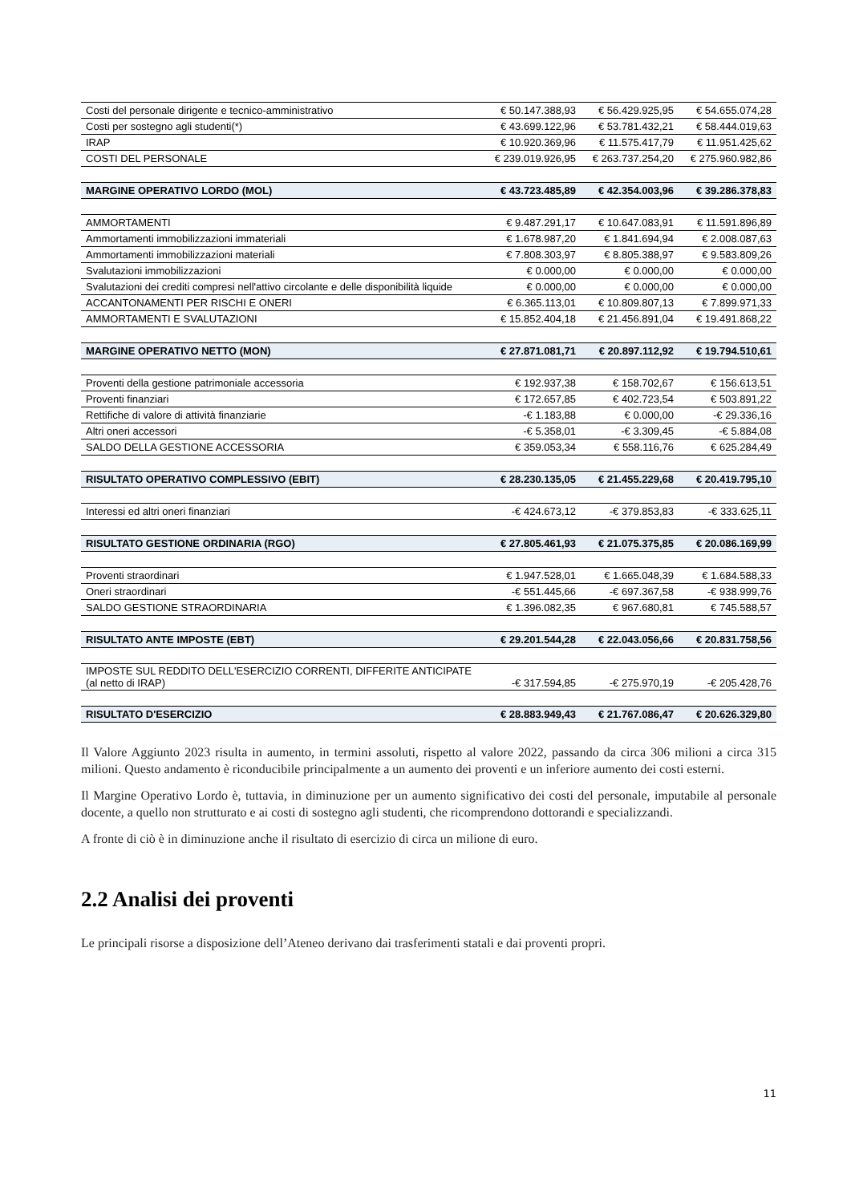| Costi del personale dirigente e tecnico-amministrativo | € 50.147.388,93 | € 56.429.925,95 | € 54.655.074,28 |
| Costi per sostegno agli studenti(*) | € 43.699.122,96 | € 53.781.432,21 | € 58.444.019,63 |
| IRAP | € 10.920.369,96 | € 11.575.417,79 | € 11.951.425,62 |
| COSTI DEL PERSONALE | € 239.019.926,95 | € 263.737.254,20 | € 275.960.982,86 |
| MARGINE OPERATIVO LORDO (MOL) | € 43.723.485,89 | € 42.354.003,96 | € 39.286.378,83 |
| AMMORTAMENTI | € 9.487.291,17 | € 10.647.083,91 | € 11.591.896,89 |
| Ammortamenti immobilizzazioni immateriali | € 1.678.987,20 | € 1.841.694,94 | € 2.008.087,63 |
| Ammortamenti immobilizzazioni materiali | € 7.808.303,97 | € 8.805.388,97 | € 9.583.809,26 |
| Svalutazioni immobilizzazioni | € 0.000,00 | € 0.000,00 | € 0.000,00 |
| Svalutazioni dei crediti compresi nell'attivo circolante e delle disponibilità liquide | € 0.000,00 | € 0.000,00 | € 0.000,00 |
| ACCANTONAMENTI PER RISCHI E ONERI | € 6.365.113,01 | € 10.809.807,13 | € 7.899.971,33 |
| AMMORTAMENTI E SVALUTAZIONI | € 15.852.404,18 | € 21.456.891,04 | € 19.491.868,22 |
| MARGINE OPERATIVO NETTO (MON) | € 27.871.081,71 | € 20.897.112,92 | € 19.794.510,61 |
| Proventi della gestione patrimoniale accessoria | € 192.937,38 | € 158.702,67 | € 156.613,51 |
| Proventi finanziari | € 172.657,85 | € 402.723,54 | € 503.891,22 |
| Rettifiche di valore di attività finanziarie | -€ 1.183,88 | € 0.000,00 | -€ 29.336,16 |
| Altri oneri accessori | -€ 5.358,01 | -€ 3.309,45 | -€ 5.884,08 |
| SALDO DELLA GESTIONE ACCESSORIA | € 359.053,34 | € 558.116,76 | € 625.284,49 |
| RISULTATO OPERATIVO COMPLESSIVO (EBIT) | € 28.230.135,05 | € 21.455.229,68 | € 20.419.795,10 |
| Interessi ed altri oneri finanziari | -€ 424.673,12 | -€ 379.853,83 | -€ 333.625,11 |
| RISULTATO GESTIONE ORDINARIA (RGO) | € 27.805.461,93 | € 21.075.375,85 | € 20.086.169,99 |
| Proventi straordinari | € 1.947.528,01 | € 1.665.048,39 | € 1.684.588,33 |
| Oneri straordinari | -€ 551.445,66 | -€ 697.367,58 | -€ 938.999,76 |
| SALDO GESTIONE STRAORDINARIA | € 1.396.082,35 | € 967.680,81 | € 745.588,57 |
| RISULTATO ANTE IMPOSTE (EBT) | € 29.201.544,28 | € 22.043.056,66 | € 20.831.758,56 |
| IMPOSTE SUL REDDITO DELL'ESERCIZIO CORRENTI, DIFFERITE ANTICIPATE (al netto di IRAP) | -€ 317.594,85 | -€ 275.970,19 | -€ 205.428,76 |
| RISULTATO D'ESERCIZIO | € 28.883.949,43 | € 21.767.086,47 | € 20.626.329,80 |
Il Valore Aggiunto 2023 risulta in aumento, in termini assoluti, rispetto al valore 2022, passando da circa 306 milioni a circa 315 milioni. Questo andamento è riconducibile principalmente a un aumento dei proventi e un inferiore aumento dei costi esterni.
Il Margine Operativo Lordo è, tuttavia, in diminuzione per un aumento significativo dei costi del personale, imputabile al personale docente, a quello non strutturato e ai costi di sostegno agli studenti, che ricomprendono dottorandi e specializzandi.
A fronte di ciò è in diminuzione anche il risultato di esercizio di circa un milione di euro.
2.2 Analisi dei proventi
Le principali risorse a disposizione dell’Ateneo derivano dai trasferimenti statali e dai proventi propri.
11